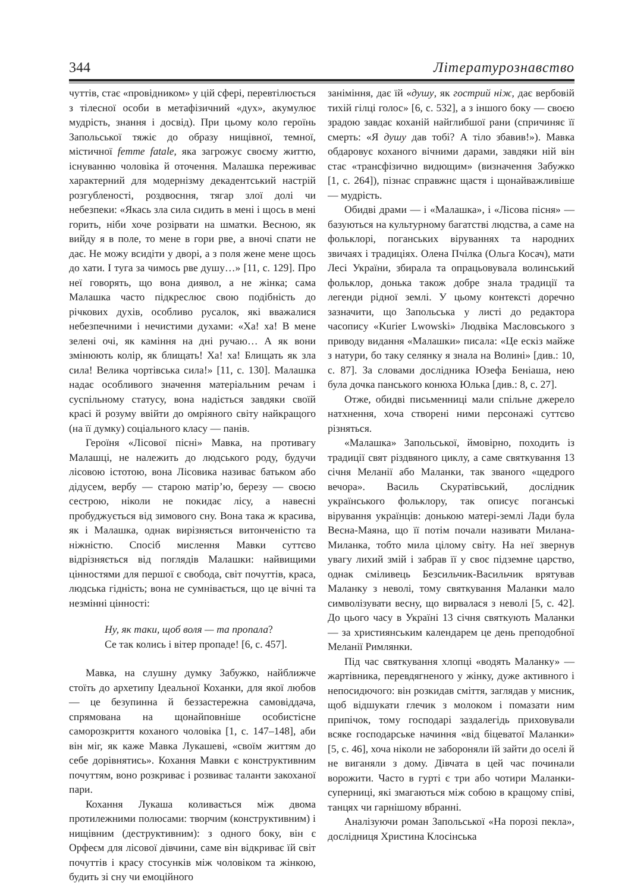344 Літературознавство
чуттів, стає «провідником» у цій сфері, перевтілюється з тілесної особи в метафізичний «дух», акумулює мудрість, знання і досвід). При цьому коло героїнь Запольської тяжіє до образу нищівної, темної, містичної femme fatale, яка загрожує своєму життю, існуванню чоловіка й оточення. Малашка переживає характерний для модернізму декадентський настрій розгубленості, роздвоєння, тягар злої долі чи небезпеки: «Якась зла сила сидить в мені і щось в мені горить, ніби хоче розірвати на шматки. Весною, як вийду я в поле, то мене в гори рве, а вночі спати не дає. Не можу всидіти у дворі, а з поля жене мене щось до хати. І туга за чимось рве душу…» [11, с. 129]. Про неї говорять, що вона диявол, а не жінка; сама Малашка часто підкреслює свою подібність до річкових духів, особливо русалок, які вважалися небезпечними і нечистими духами: «Ха! ха! В мене зелені очі, як каміння на дні ручаю… А як вони змінюють колір, як блищать! Ха! ха! Блищать як зла сила! Велика чортівська сила!» [11, с. 130]. Малашка надає особливого значення матеріальним речам і суспільному статусу, вона надіється завдяки своїй красі й розуму ввійти до омріяного світу найкращого (на її думку) соціального класу — панів.
Героїня «Лісової пісні» Мавка, на противагу Малашці, не належить до людського роду, будучи лісовою істотою, вона Лісовика називає батьком або дідусем, вербу — старою матір’ю, березу — своєю сестрою, ніколи не покидає лісу, а навесні пробуджується від зимового сну. Вона така ж красива, як і Малашка, однак вирізняється витонченістю та ніжністю. Спосіб мислення Мавки суттєво відрізняється від поглядів Малашки: найвищими цінностями для першої є свобода, світ почуттів, краса, людська гідність; вона не сумнівається, що це вічні та незмінні цінності:
Ну, як таки, щоб воля — та пропала?
Се так колись і вітер пропаде! [6, с. 457].
Мавка, на слушну думку Забужко, найближче стоїть до архетипу Ідеальної Коханки, для якої любов — це безупинна й беззастережна самовіддача, спрямована на щонайповніше особистісне саморозкриття коханого чоловіка [1, с. 147–148], аби він міг, як каже Мавка Лукашеві, «своїм життям до себе дорівнятись». Кохання Мавки є конструктивним почуттям, воно розкриває і розвиває таланти закоханої пари.
Кохання Лукаша коливається між двома протилежними полюсами: творчим (конструктивним) і нищівним (деструктивним): з одного боку, він є Орфеєм для лісової дівчини, саме він відкриває їй світ почуттів і красу стосунків між чоловіком та жінкою, будить зі сну чи емоційного
заніміння, дає їй «душу, як гострий ніж, дає вербовій тихій гілці голос» [6, с. 532], а з іншого боку — своєю зрадою завдає коханій найглибшої рани (спричиняє її смерть: «Я душу дав тобі? А тіло збавив!»). Мавка обдаровує коханого вічними дарами, завдяки ній він стає «трансфізично видющим» (визначення Забужко [1, с. 264]), пізнає справжнє щастя і щонайважливіше — мудрість.
Обидві драми — і «Малашка», і «Лісова пісня» — базуються на культурному багатстві людства, а саме на фольклорі, поганських віруваннях та народних звичаях і традиціях. Олена Пчілка (Ольга Косач), мати Лесі України, збирала та опрацьовувала волинський фольклор, донька також добре знала традиції та легенди рідної землі. У цьому контексті доречно зазначити, що Запольська у листі до редактора часопису «Kurier Lwowski» Людвіка Масловського з приводу видання «Малашки» писала: «Це ескіз майже з натури, бо таку селянку я знала на Волині» [див.: 10, с. 87]. За словами дослідника Юзефа Беніаша, нею була дочка панського конюха Юлька [див.: 8, с. 27].
Отже, обидві письменниці мали спільне джерело натхнення, хоча створені ними персонажі суттєво різняться.
«Малашка» Запольської, ймовірно, походить із традиції свят різдвяного циклу, а саме святкування 13 січня Меланії або Маланки, так званого «щедрого вечора». Василь Скуратівський, дослідник українського фольклору, так описує поганські вірування українців: донькою матері-землі Лади була Весна-Маяна, що її потім почали називати Милана-Миланка, тобто мила цілому світу. На неї звернув увагу лихий змій і забрав її у своє підземне царство, однак сміливець Безсильчик-Васильчик врятував Маланку з неволі, тому святкування Маланки мало символізувати весну, що вирвалася з неволі [5, с. 42]. До цього часу в Україні 13 січня святкують Маланки — за християнським календарем це день преподобної Меланії Римлянки.
Під час святкування хлопці «водять Маланку» — жартівника, перевдягненого у жінку, дуже активного і непосидючого: він розкидав сміття, заглядав у мисник, щоб відшукати глечик з молоком і помазати ним припічок, тому господарі заздалегідь приховували всяке господарське начиння «від біцеватої Маланки» [5, с. 46], хоча ніколи не забороняли їй зайти до оселі й не виганяли з дому. Дівчата в цей час починали ворожити. Часто в гурті є три або чотири Маланки-суперниці, які змагаються між собою в кращому співі, танцях чи гарнішому вбранні.
Аналізуючи роман Запольської «На порозі пекла», дослідниця Христина Клосінська